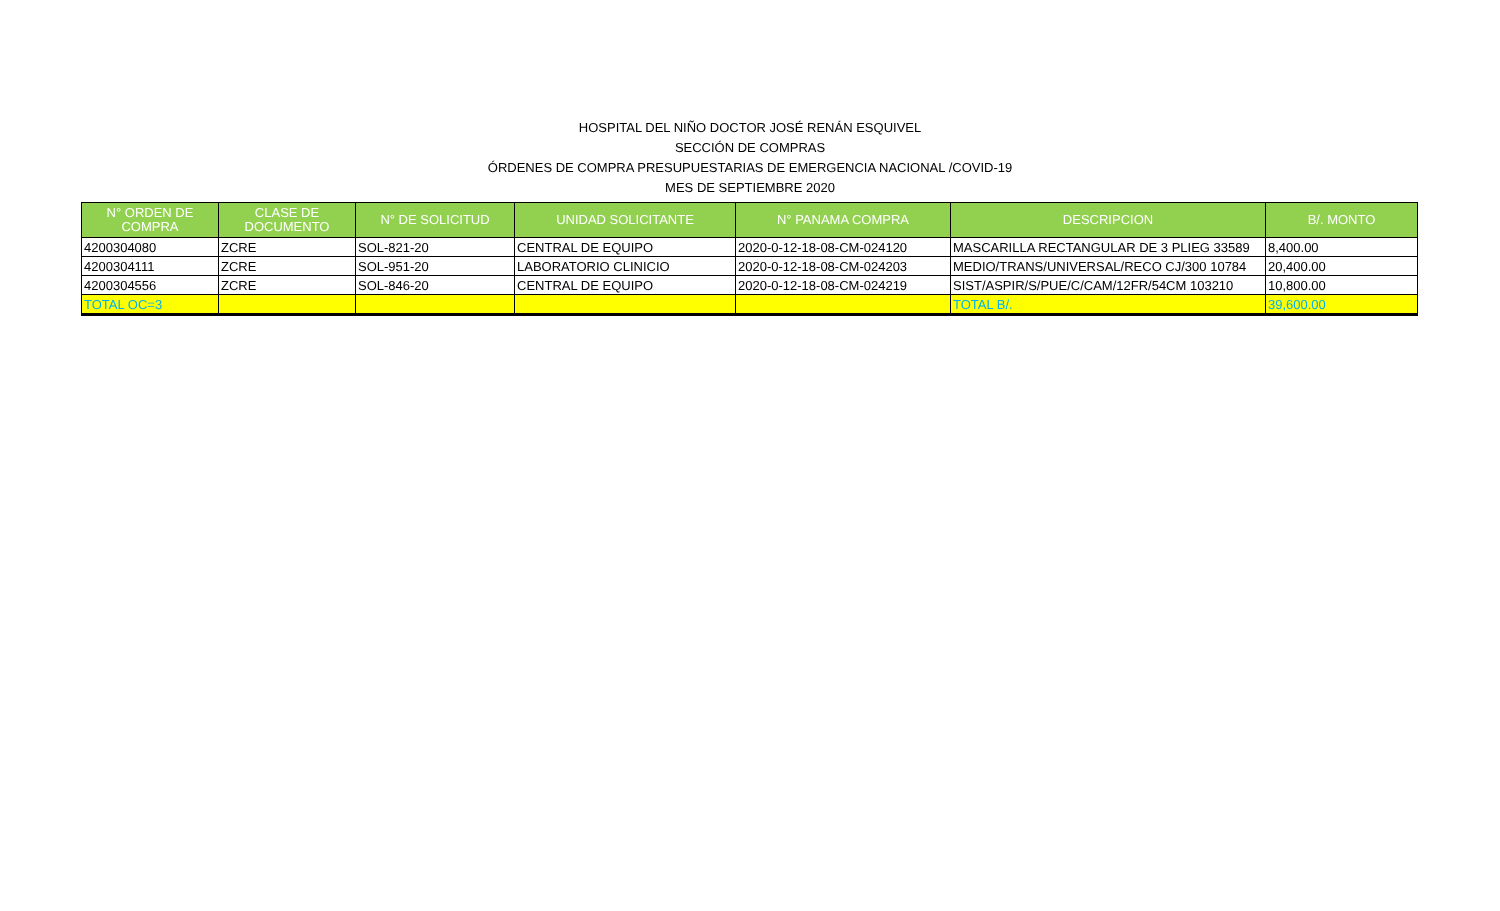HOSPITAL DEL NIÑO DOCTOR JOSÉ RENÁN ESQUIVEL
SECCIÓN DE COMPRAS
ÓRDENES DE COMPRA PRESUPUESTARIAS DE EMERGENCIA NACIONAL /COVID-19
MES DE SEPTIEMBRE 2020
| N° ORDEN DE COMPRA | CLASE DE DOCUMENTO | N° DE SOLICITUD | UNIDAD SOLICITANTE | N° PANAMA COMPRA | DESCRIPCION | B/. MONTO |
| --- | --- | --- | --- | --- | --- | --- |
| 4200304080 | ZCRE | SOL-821-20 | CENTRAL DE EQUIPO | 2020-0-12-18-08-CM-024120 | MASCARILLA RECTANGULAR DE 3 PLIEG 33589 | 8,400.00 |
| 4200304111 | ZCRE | SOL-951-20 | LABORATORIO CLINICIO | 2020-0-12-18-08-CM-024203 | MEDIO/TRANS/UNIVERSAL/RECO CJ/300 10784 | 20,400.00 |
| 4200304556 | ZCRE | SOL-846-20 | CENTRAL DE EQUIPO | 2020-0-12-18-08-CM-024219 | SIST/ASPIR/S/PUE/C/CAM/12FR/54CM 103210 | 10,800.00 |
| TOTAL OC=3 | | | | | TOTAL B/. | 39,600.00 |